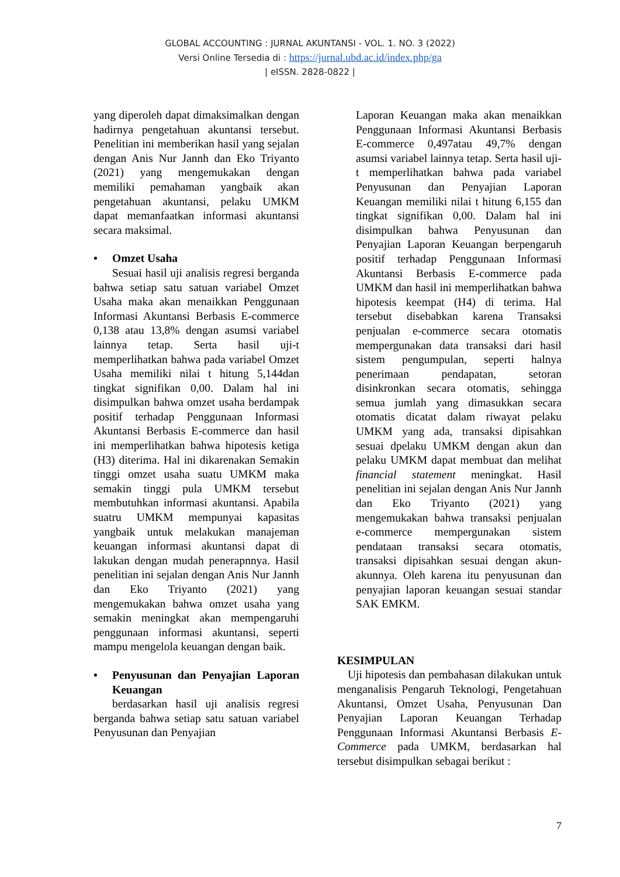GLOBAL ACCOUNTING : JURNAL AKUNTANSI - VOL. 1. NO. 3 (2022)
Versi Online Tersedia di : https://jurnal.ubd.ac.id/index.php/ga
| eISSN. 2828-0822 |
yang diperoleh dapat dimaksimalkan dengan hadirnya pengetahuan akuntansi tersebut. Penelitian ini memberikan hasil yang sejalan dengan Anis Nur Jannh dan Eko Triyanto (2021) yang mengemukakan dengan memiliki pemahaman yangbaik akan pengetahuan akuntansi, pelaku UMKM dapat memanfaatkan informasi akuntansi secara maksimal.
• Omzet Usaha
Sesuai hasil uji analisis regresi berganda bahwa setiap satu satuan variabel Omzet Usaha maka akan menaikkan Penggunaan Informasi Akuntansi Berbasis E-commerce 0,138 atau 13,8% dengan asumsi variabel lainnya tetap. Serta hasil uji-t memperlihatkan bahwa pada variabel Omzet Usaha memiliki nilai t hitung 5,144dan tingkat signifikan 0,00. Dalam hal ini disimpulkan bahwa omzet usaha berdampak positif terhadap Penggunaan Informasi Akuntansi Berbasis E-commerce dan hasil ini memperlihatkan bahwa hipotesis ketiga (H3) diterima. Hal ini dikarenakan Semakin tinggi omzet usaha suatu UMKM maka semakin tinggi pula UMKM tersebut membutuhkan informasi akuntansi. Apabila suatru UMKM mempunyai kapasitas yangbaik untuk melakukan manajeman keuangan informasi akuntansi dapat di lakukan dengan mudah penerapnnya. Hasil penelitian ini sejalan dengan Anis Nur Jannh dan Eko Triyanto (2021) yang mengemukakan bahwa omzet usaha yang semakin meningkat akan mempengaruhi penggunaan informasi akuntansi, seperti mampu mengelola keuangan dengan baik.
• Penyusunan dan Penyajian Laporan Keuangan
berdasarkan hasil uji analisis regresi berganda bahwa setiap satu satuan variabel Penyusunan dan Penyajian
Laporan Keuangan maka akan menaikkan Penggunaan Informasi Akuntansi Berbasis E-commerce 0,497atau 49,7% dengan asumsi variabel lainnya tetap. Serta hasil uji-t memperlihatkan bahwa pada variabel Penyusunan dan Penyajian Laporan Keuangan memiliki nilai t hitung 6,155 dan tingkat signifikan 0,00. Dalam hal ini disimpulkan bahwa Penyusunan dan Penyajian Laporan Keuangan berpengaruh positif terhadap Penggunaan Informasi Akuntansi Berbasis E-commerce pada UMKM dan hasil ini memperlihatkan bahwa hipotesis keempat (H4) di terima. Hal tersebut disebabkan karena Transaksi penjualan e-commerce secara otomatis mempergunakan data transaksi dari hasil sistem pengumpulan, seperti halnya penerimaan pendapatan, setoran disinkronkan secara otomatis, sehingga semua jumlah yang dimasukkan secara otomatis dicatat dalam riwayat pelaku UMKM yang ada, transaksi dipisahkan sesuai dpelaku UMKM dengan akun dan pelaku UMKM dapat membuat dan melihat financial statement meningkat. Hasil penelitian ini sejalan dengan Anis Nur Jannh dan Eko Triyanto (2021) yang mengemukakan bahwa transaksi penjualan e-commerce mempergunakan sistem pendataan transaksi secara otomatis, transaksi dipisahkan sesuai dengan akun-akunnya. Oleh karena itu penyusunan dan penyajian laporan keuangan sesuai standar SAK EMKM.
KESIMPULAN
Uji hipotesis dan pembahasan dilakukan untuk menganalisis Pengaruh Teknologi, Pengetahuan Akuntansi, Omzet Usaha, Penyusunan Dan Penyajian Laporan Keuangan Terhadap Penggunaan Informasi Akuntansi Berbasis E-Commerce pada UMKM, berdasarkan hal tersebut disimpulkan sebagai berikut :
7